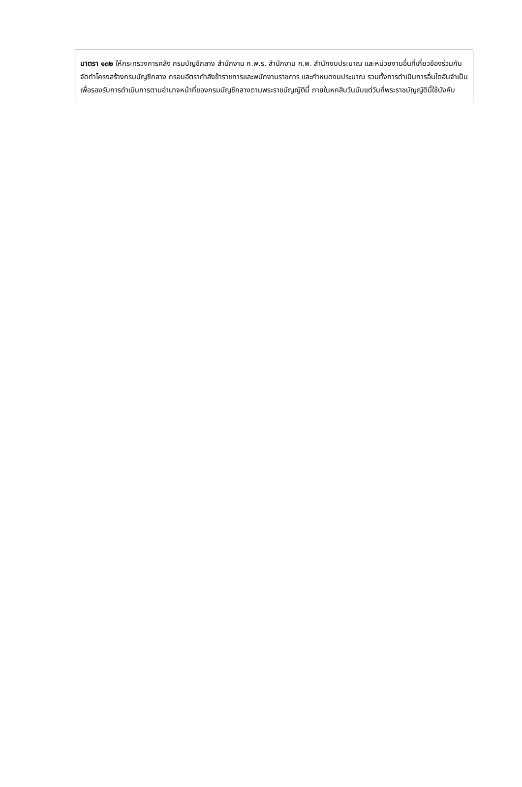มาตรา ๑๓๒ ให้กระทรวงการคลัง กรมบัญชีกลาง สำนักงาน ก.พ.ร. สำนักงาน ก.พ. สำนักงบประมาณ และหน่วยงานอื่นที่เกี่ยวข้องร่วมกันจัดทำโครงสร้างกรมบัญชีกลาง กรอบอัตรากำลังข้าราชการและพนักงานราชการ และกำหนดงบประมาณ รวมทั้งการดำเนินการอื่นใดอันจำเป็น เพื่อรองรับการดำเนินการตามอำนาจหน้าที่ของกรมบัญชีกลางตามพระราชบัญญัตินี้ ภายในหกสิบวันนับแต่วันที่พระราชบัญญัตินี้ใช้บังคับ